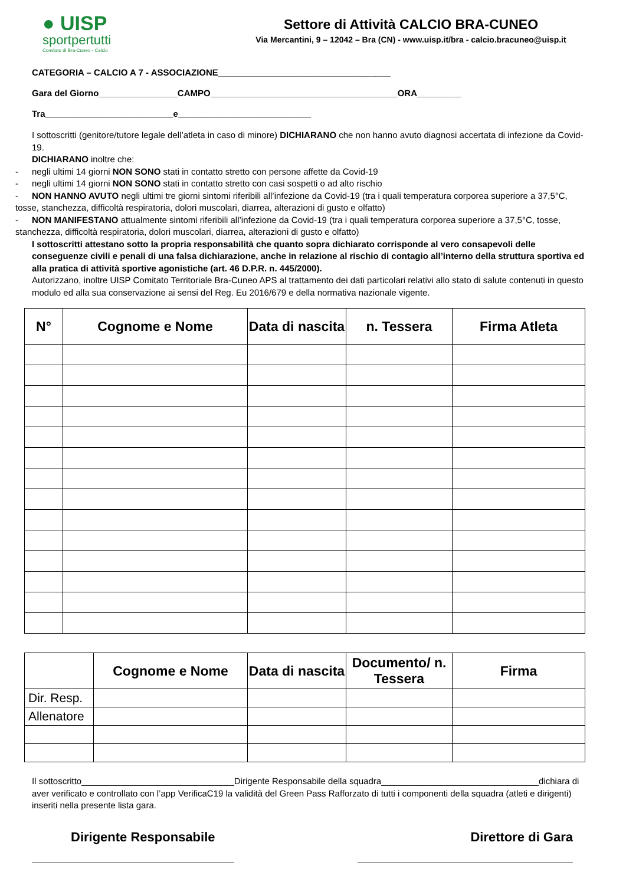● UISP
sportpertutti
Comitato di Bra-Cuneo - Calcio
Settore di Attività CALCIO BRA-CUNEO
Via Mercantini, 9 – 12042 – Bra (CN) - www.uisp.it/bra - calcio.bracuneo@uisp.it
CATEGORIA – CALCIO A 7 - ASSOCIAZIONE___________________________________
Gara del Giorno________________CAMPO______________________________________ORA_________
Tra__________________________e___________________________
I sottoscritti (genitore/tutore legale dell’atleta in caso di minore) DICHIARANO che non hanno avuto diagnosi accertata di infezione da Covid-19.
DICHIARANO inoltre che:
- negli ultimi 14 giorni NON SONO stati in contatto stretto con persone affette da Covid-19
- negli ultimi 14 giorni NON SONO stati in contatto stretto con casi sospetti o ad alto rischio
- NON HANNO AVUTO negli ultimi tre giorni sintomi riferibili all’infezione da Covid-19 (tra i quali temperatura corporea superiore a 37,5°C, tosse, stanchezza, difficoltà respiratoria, dolori muscolari, diarrea, alterazioni di gusto e olfatto)
- NON MANIFESTANO attualmente sintomi riferibili all’infezione da Covid-19 (tra i quali temperatura corporea superiore a 37,5°C, tosse, stanchezza, difficoltà respiratoria, dolori muscolari, diarrea, alterazioni di gusto e olfatto)
I sottoscritti attestano sotto la propria responsabilità che quanto sopra dichiarato corrisponde al vero consapevoli delle conseguenze civili e penali di una falsa dichiarazione, anche in relazione al rischio di contagio all’interno della struttura sportiva ed alla pratica di attività sportive agonistiche (art. 46 D.P.R. n. 445/2000).
Autorizzano, inoltre UISP Comitato Territoriale Bra-Cuneo APS al trattamento dei dati particolari relativi allo stato di salute contenuti in questo modulo ed alla sua conservazione ai sensi del Reg. Eu 2016/679 e della normativa nazionale vigente.
| N° | Cognome e Nome | Data di nascita | n. Tessera | Firma Atleta |
| --- | --- | --- | --- | --- |
| | Cognome e Nome | Data di nascita | Documento/ n. Tessera | Firma |
| --- | --- | --- | --- | --- |
| Dir. Resp. | | | | |
| Allenatore | | | | |
Il sottoscritto_______________________________Dirigente Responsabile della squadra________________________________dichiara di aver verificato e controllato con l’app VerificaC19 la validità del Green Pass Rafforzato di tutti i componenti della squadra (atleti e dirigenti) inseriti nella presente lista gara.
Dirigente Responsabile Direttore di Gara